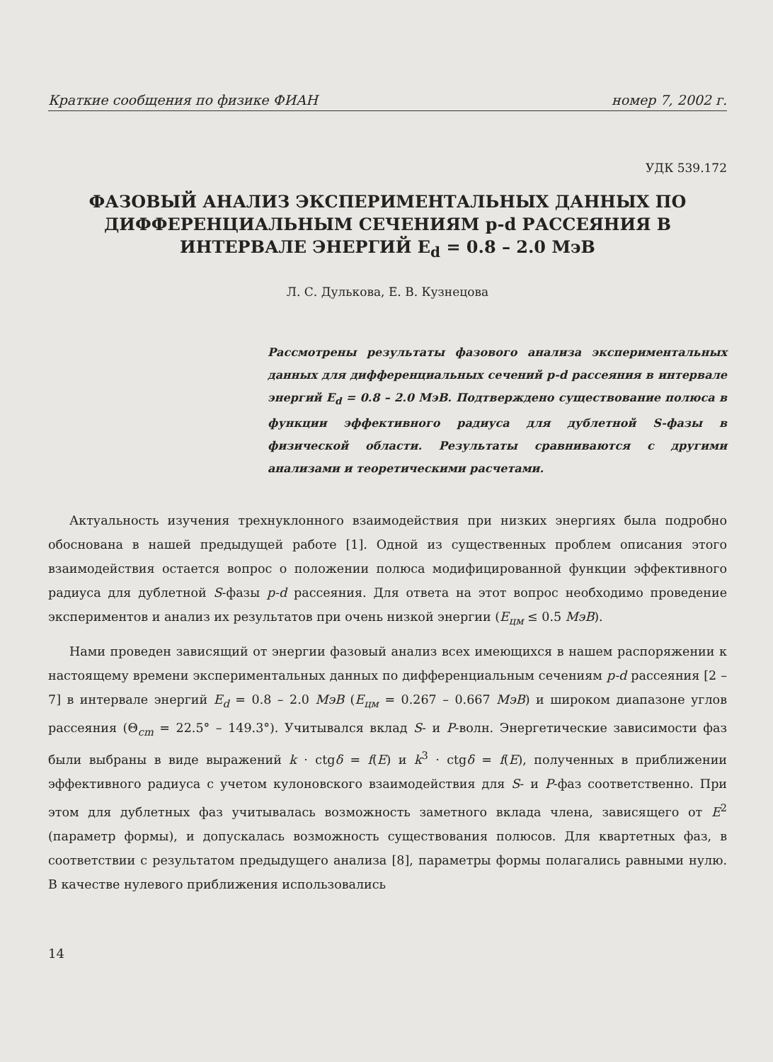Краткие сообщения по физике ФИАН номер 7, 2002 г.
УДК 539.172
ФАЗОВЫЙ АНАЛИЗ ЭКСПЕРИМЕНТАЛЬНЫХ ДАННЫХ ПО ДИФФЕРЕНЦИАЛЬНЫМ СЕЧЕНИЯМ p-d РАССЕЯНИЯ В ИНТЕРВАЛЕ ЭНЕРГИЙ E<sub>d</sub> = 0.8 – 2.0 МэВ
Л. С. Дулькова, Е. В. Кузнецова
Рассмотрены результаты фазового анализа экспериментальных данных для дифференциальных сечений p-d рассеяния в интервале энергий E<sub>d</sub> = 0.8 – 2.0 МэВ. Подтверждено существование полюса в функции эффективного радиуса для дублетной S-фазы в физической области. Результаты сравниваются с другими анализами и теоретическими расчетами.
Актуальность изучения трехнуклонного взаимодействия при низких энергиях была подробно обоснована в нашей предыдущей работе [1]. Одной из существенных проблем описания этого взаимодействия остается вопрос о положении полюса модифицированной функции эффективного радиуса для дублетной S-фазы p-d рассеяния. Для ответа на этот вопрос необходимо проведение экспериментов и анализ их результатов при очень низкой энергии (E<sub>цм</sub> ≤ 0.5 МэВ).
Нами проведен зависящий от энергии фазовый анализ всех имеющихся в нашем распоряжении к настоящему времени экспериментальных данных по дифференциальным сечениям p-d рассеяния [2 – 7] в интервале энергий E<sub>d</sub> = 0.8 – 2.0 МэВ (E<sub>цм</sub> = 0.267 – 0.667 МэВ) и широком диапазоне углов рассеяния (Θ<sub>cm</sub> = 22.5° – 149.3°). Учитывался вклад S- и P-волн. Энергетические зависимости фаз были выбраны в виде выражений k · ctgδ = f(E) и k<sup>3</sup> · ctgδ = f(E), полученных в приближении эффективного радиуса с учетом кулоновского взаимодействия для S- и P-фаз соответственно. При этом для дублетных фаз учитывалась возможность заметного вклада члена, зависящего от E<sup>2</sup> (параметр формы), и допускалась возможность существования полюсов. Для квартетных фаз, в соответствии с результатом предыдущего анализа [8], параметры формы полагались равными нулю. В качестве нулевого приближения использовались
14